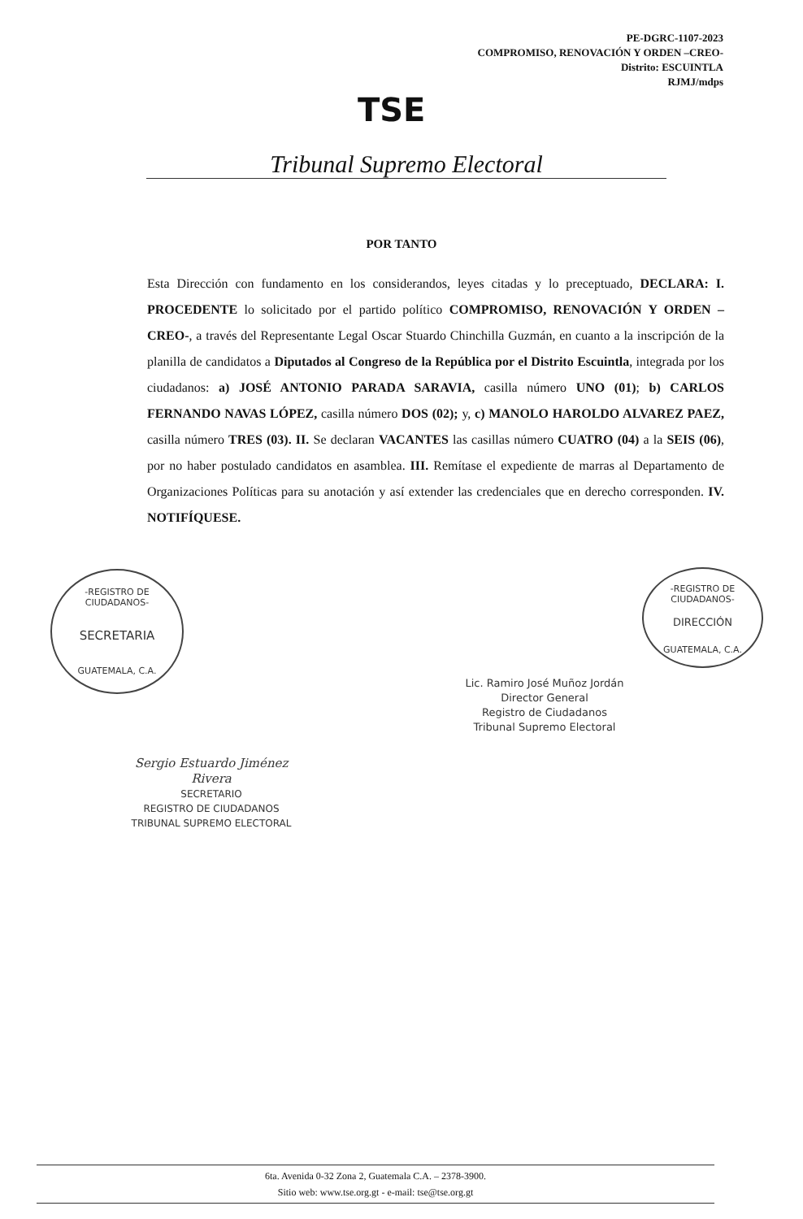PE-DGRC-1107-2023
COMPROMISO, RENOVACIÓN Y ORDEN –CREO-
Distrito: ESCUINTLA
RJMJ/mdps
TSE
Tribunal Supremo Electoral
POR TANTO
Esta Dirección con fundamento en los considerandos, leyes citadas y lo preceptuado, DECLARA: I. PROCEDENTE lo solicitado por el partido político COMPROMISO, RENOVACIÓN Y ORDEN –CREO-, a través del Representante Legal Oscar Stuardo Chinchilla Guzmán, en cuanto a la inscripción de la planilla de candidatos a Diputados al Congreso de la República por el Distrito Escuintla, integrada por los ciudadanos: a) JOSÉ ANTONIO PARADA SARAVIA, casilla número UNO (01); b) CARLOS FERNANDO NAVAS LÓPEZ, casilla número DOS (02); y, c) MANOLO HAROLDO ALVAREZ PAEZ, casilla número TRES (03). II. Se declaran VACANTES las casillas número CUATRO (04) a la SEIS (06), por no haber postulado candidatos en asamblea. III. Remítase el expediente de marras al Departamento de Organizaciones Políticas para su anotación y así extender las credenciales que en derecho corresponden. IV. NOTIFÍQUESE.
-REGISTRO DE CIUDADANOS-
SECRETARIA
GUATEMALA, C.A.
-REGISTRO DE CIUDADANOS-
DIRECCIÓN
GUATEMALA, C.A.
Lic. Ramiro José Muñoz Jordán
Director General
Registro de Ciudadanos
Tribunal Supremo Electoral
Sergio Estuardo Jiménez Rivera
SECRETARIO
REGISTRO DE CIUDADANOS
TRIBUNAL SUPREMO ELECTORAL
6ta. Avenida 0-32 Zona 2, Guatemala C.A. – 2378-3900.
Sitio web: www.tse.org.gt - e-mail: tse@tse.org.gt